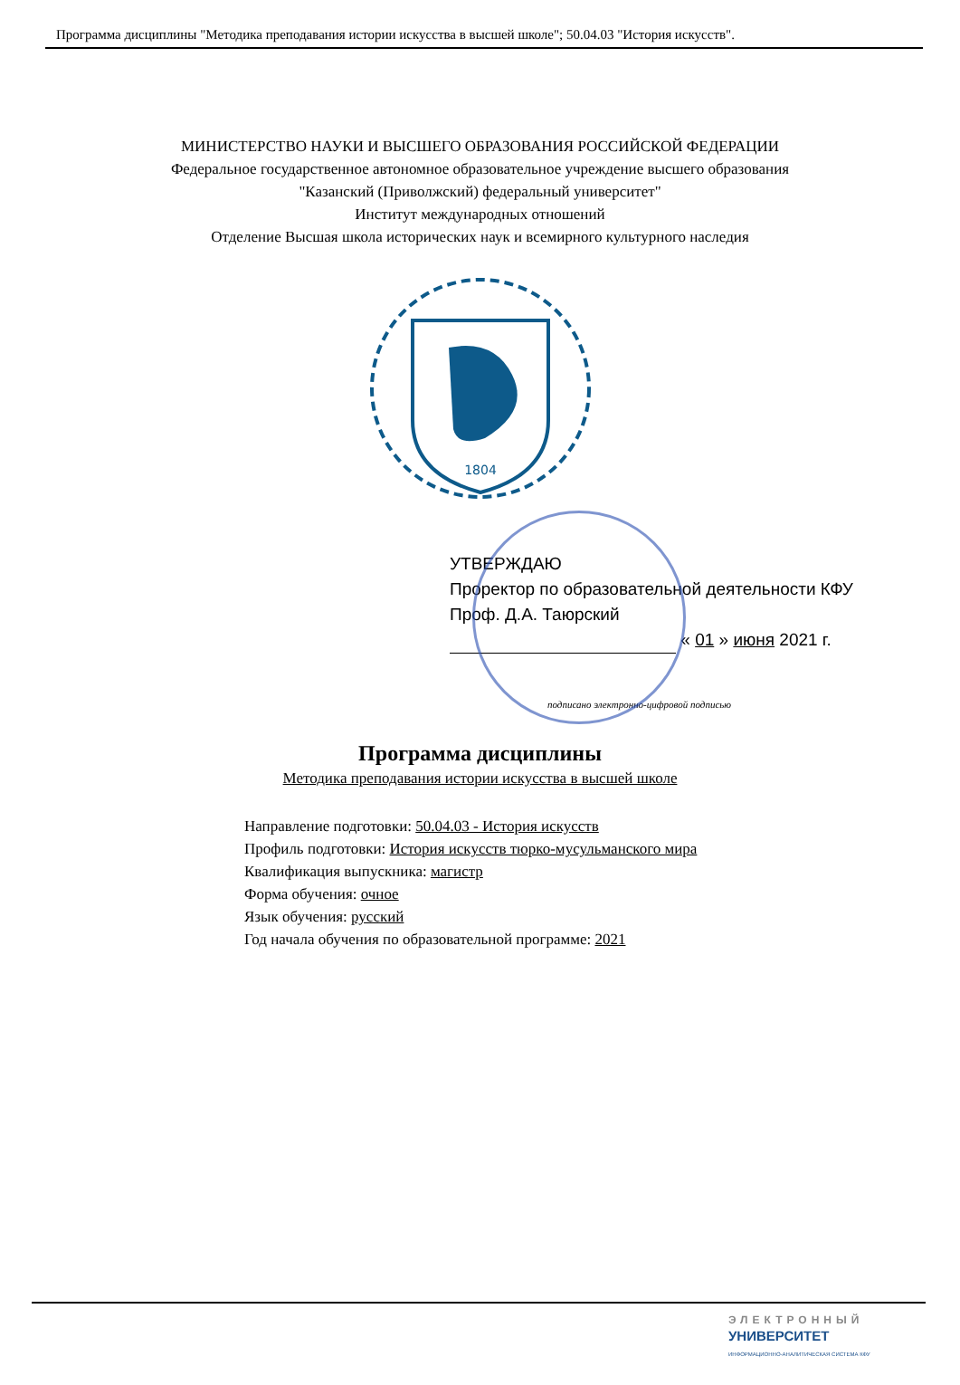Программа дисциплины "Методика преподавания истории искусства в высшей школе"; 50.04.03 "История искусств".
МИНИСТЕРСТВО НАУКИ И ВЫСШЕГО ОБРАЗОВАНИЯ РОССИЙСКОЙ ФЕДЕРАЦИИ
Федеральное государственное автономное образовательное учреждение высшего образования
"Казанский (Приволжский) федеральный университет"
Институт международных отношений
Отделение Высшая школа исторических наук и всемирного культурного наследия
1804
УТВЕРЖДАЮ
Проректор по образовательной деятельности КФУ
Проф. Д.А. Таюрский
« 01 » июня 2021 г.
подписано электронно-цифровой подписью
Программа дисциплины
Методика преподавания истории искусства в высшей школе
Направление подготовки: 50.04.03 - История искусств
Профиль подготовки: История искусств тюрко-мусульманского мира
Квалификация выпускника: магистр
Форма обучения: очное
Язык обучения: русский
Год начала обучения по образовательной программе: 2021
ЭЛЕКТРОННЫЙ
УНИВЕРСИТЕТ
ИНФОРМАЦИОННО-АНАЛИТИЧЕСКАЯ СИСТЕМА КФУ